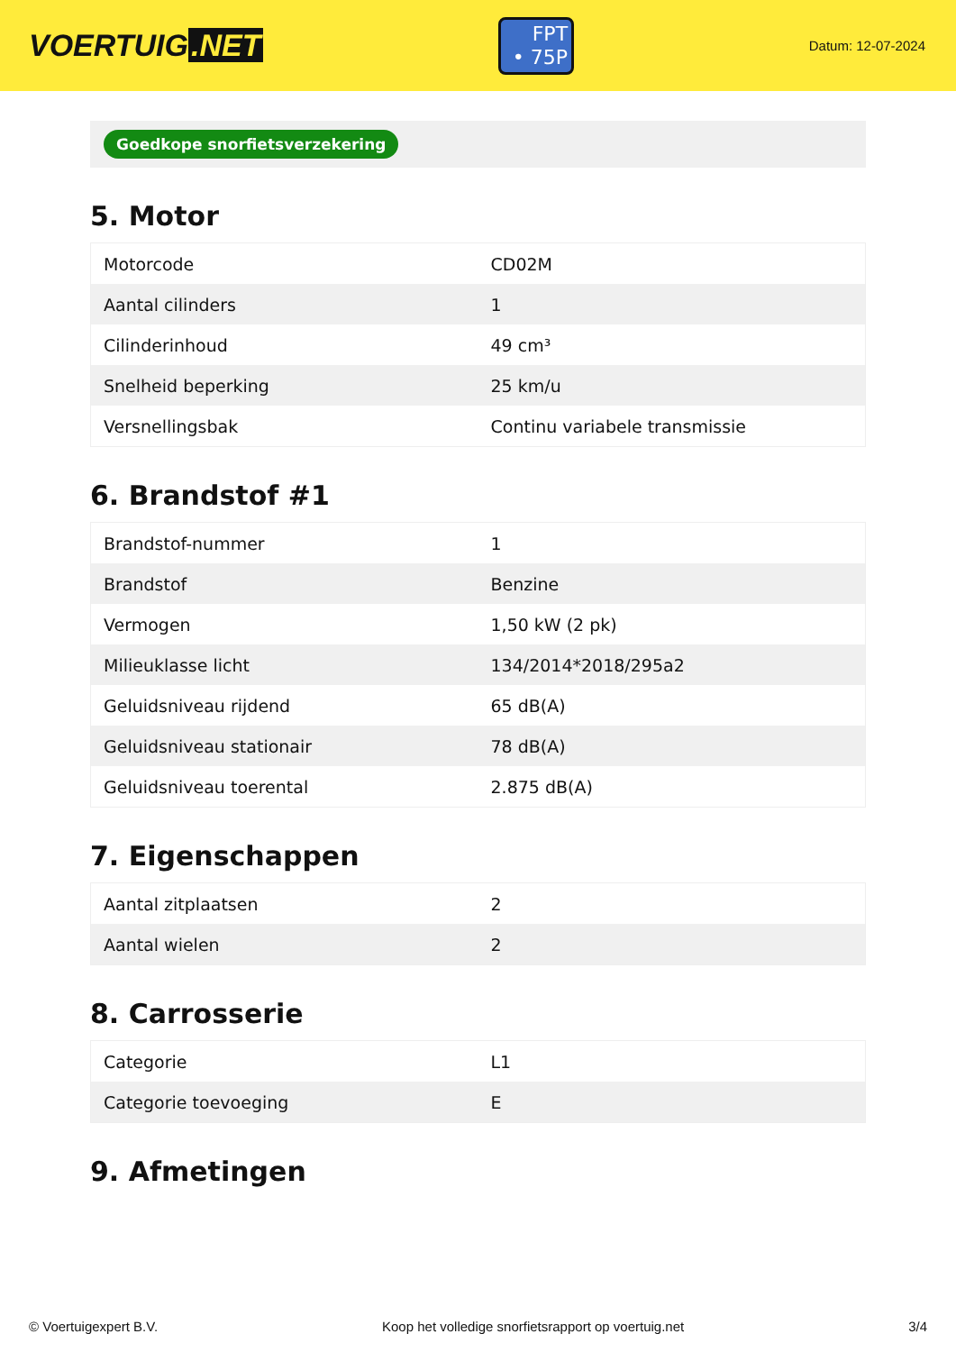VOERTUIG.NET
FPT
• 75P
Datum: 12-07-2024
Goedkope snorfietsverzekering
5. Motor
| Motorcode | CD02M |
| Aantal cilinders | 1 |
| Cilinderinhoud | 49 cm³ |
| Snelheid beperking | 25 km/u |
| Versnellingsbak | Continu variabele transmissie |
6. Brandstof #1
| Brandstof-nummer | 1 |
| Brandstof | Benzine |
| Vermogen | 1,50 kW (2 pk) |
| Milieuklasse licht | 134/2014*2018/295a2 |
| Geluidsniveau rijdend | 65 dB(A) |
| Geluidsniveau stationair | 78 dB(A) |
| Geluidsniveau toerental | 2.875 dB(A) |
7. Eigenschappen
| Aantal zitplaatsen | 2 |
| Aantal wielen | 2 |
8. Carrosserie
| Categorie | L1 |
| Categorie toevoeging | E |
9. Afmetingen
© Voertuigexpert B.V. Koop het volledige snorfietsrapport op voertuig.net 3/4